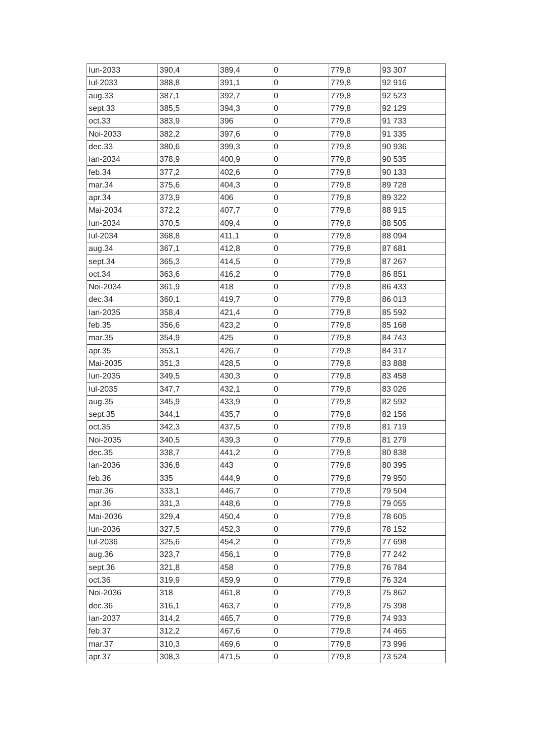| Iun-2033 | 390,4 | 389,4 | 0 | 779,8 | 93 307 |
| Iul-2033 | 388,8 | 391,1 | 0 | 779,8 | 92 916 |
| aug.33 | 387,1 | 392,7 | 0 | 779,8 | 92 523 |
| sept.33 | 385,5 | 394,3 | 0 | 779,8 | 92 129 |
| oct.33 | 383,9 | 396 | 0 | 779,8 | 91 733 |
| Noi-2033 | 382,2 | 397,6 | 0 | 779,8 | 91 335 |
| dec.33 | 380,6 | 399,3 | 0 | 779,8 | 90 936 |
| Ian-2034 | 378,9 | 400,9 | 0 | 779,8 | 90 535 |
| feb.34 | 377,2 | 402,6 | 0 | 779,8 | 90 133 |
| mar.34 | 375,6 | 404,3 | 0 | 779,8 | 89 728 |
| apr.34 | 373,9 | 406 | 0 | 779,8 | 89 322 |
| Mai-2034 | 372,2 | 407,7 | 0 | 779,8 | 88 915 |
| Iun-2034 | 370,5 | 409,4 | 0 | 779,8 | 88 505 |
| Iul-2034 | 368,8 | 411,1 | 0 | 779,8 | 88 094 |
| aug.34 | 367,1 | 412,8 | 0 | 779,8 | 87 681 |
| sept.34 | 365,3 | 414,5 | 0 | 779,8 | 87 267 |
| oct.34 | 363,6 | 416,2 | 0 | 779,8 | 86 851 |
| Noi-2034 | 361,9 | 418 | 0 | 779,8 | 86 433 |
| dec.34 | 360,1 | 419,7 | 0 | 779,8 | 86 013 |
| Ian-2035 | 358,4 | 421,4 | 0 | 779,8 | 85 592 |
| feb.35 | 356,6 | 423,2 | 0 | 779,8 | 85 168 |
| mar.35 | 354,9 | 425 | 0 | 779,8 | 84 743 |
| apr.35 | 353,1 | 426,7 | 0 | 779,8 | 84 317 |
| Mai-2035 | 351,3 | 428,5 | 0 | 779,8 | 83 888 |
| Iun-2035 | 349,5 | 430,3 | 0 | 779,8 | 83 458 |
| Iul-2035 | 347,7 | 432,1 | 0 | 779,8 | 83 026 |
| aug.35 | 345,9 | 433,9 | 0 | 779,8 | 82 592 |
| sept.35 | 344,1 | 435,7 | 0 | 779,8 | 82 156 |
| oct.35 | 342,3 | 437,5 | 0 | 779,8 | 81 719 |
| Noi-2035 | 340,5 | 439,3 | 0 | 779,8 | 81 279 |
| dec.35 | 338,7 | 441,2 | 0 | 779,8 | 80 838 |
| Ian-2036 | 336,8 | 443 | 0 | 779,8 | 80 395 |
| feb.36 | 335 | 444,9 | 0 | 779,8 | 79 950 |
| mar.36 | 333,1 | 446,7 | 0 | 779,8 | 79 504 |
| apr.36 | 331,3 | 448,6 | 0 | 779,8 | 79 055 |
| Mai-2036 | 329,4 | 450,4 | 0 | 779,8 | 78 605 |
| Iun-2036 | 327,5 | 452,3 | 0 | 779,8 | 78 152 |
| Iul-2036 | 325,6 | 454,2 | 0 | 779,8 | 77 698 |
| aug.36 | 323,7 | 456,1 | 0 | 779,8 | 77 242 |
| sept.36 | 321,8 | 458 | 0 | 779,8 | 76 784 |
| oct.36 | 319,9 | 459,9 | 0 | 779,8 | 76 324 |
| Noi-2036 | 318 | 461,8 | 0 | 779,8 | 75 862 |
| dec.36 | 316,1 | 463,7 | 0 | 779,8 | 75 398 |
| Ian-2037 | 314,2 | 465,7 | 0 | 779,8 | 74 933 |
| feb.37 | 312,2 | 467,6 | 0 | 779,8 | 74 465 |
| mar.37 | 310,3 | 469,6 | 0 | 779,8 | 73 996 |
| apr.37 | 308,3 | 471,5 | 0 | 779,8 | 73 524 |